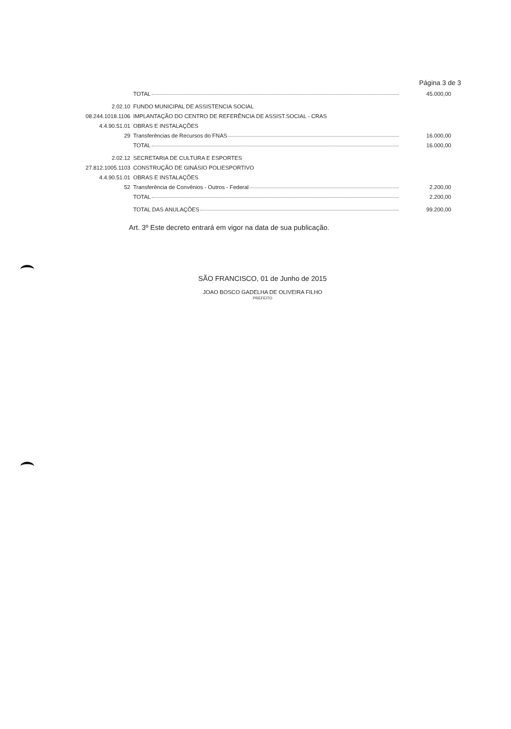Página 3 de 3
| | TOTAL | 45.000,00 |
| 2.02.10 | FUNDO MUNICIPAL DE ASSISTENCIA SOCIAL | |
| 08.244.1018.1106 | IMPLANTAÇÃO DO CENTRO DE REFERÊNCIA DE ASSIST.SOCIAL - CRAS | |
| 4.4.90.51.01 | OBRAS E INSTALAÇÕES | |
| 29 | Transferências de Recursos do FNAS | 16.000,00 |
| | TOTAL | 16.000,00 |
| 2.02.12 | SECRETARIA DE CULTURA E ESPORTES | |
| 27.812.1005.1103 | CONSTRUÇÃO DE GINÁSIO POLIESPORTIVO | |
| 4.4.90.51.01 | OBRAS E INSTALAÇÕES | |
| 52 | Transferência de Convênios - Outros - Federal | 2.200,00 |
| | TOTAL | 2.200,00 |
| | TOTAL DAS ANULAÇÕES | 99.200,00 |
Art. 3º Este decreto entrará em vigor na data de sua publicação.
SÃO FRANCISCO, 01 de Junho de 2015
JOAO BOSCO GADELHA DE OLIVEIRA FILHO
PREFEITO